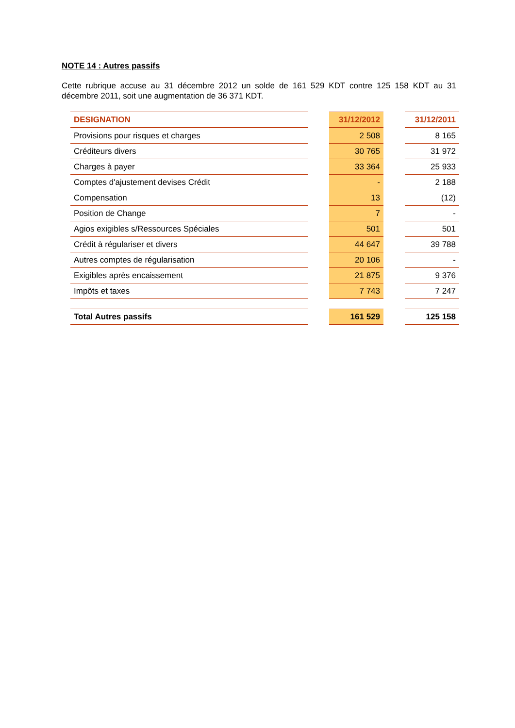NOTE 14 : Autres passifs
Cette rubrique accuse au 31 décembre 2012 un solde de 161 529 KDT contre 125 158 KDT au 31 décembre 2011, soit une augmentation de 36 371 KDT.
| DESIGNATION | | 31/12/2012 | | 31/12/2011 |
| --- | --- | --- | --- | --- |
| Provisions pour risques et charges | | 2 508 | | 8 165 |
| Créditeurs divers | | 30 765 | | 31 972 |
| Charges à payer | | 33 364 | | 25 933 |
| Comptes d'ajustement devises Crédit | | - | | 2 188 |
| Compensation | | 13 | | (12) |
| Position de Change | | 7 | | - |
| Agios exigibles s/Ressources Spéciales | | 501 | | 501 |
| Crédit à régulariser et divers | | 44 647 | | 39 788 |
| Autres comptes de régularisation | | 20 106 | | - |
| Exigibles après encaissement | | 21 875 | | 9 376 |
| Impôts et taxes | | 7 743 | | 7 247 |
| Total Autres passifs | | 161 529 | | 125 158 |